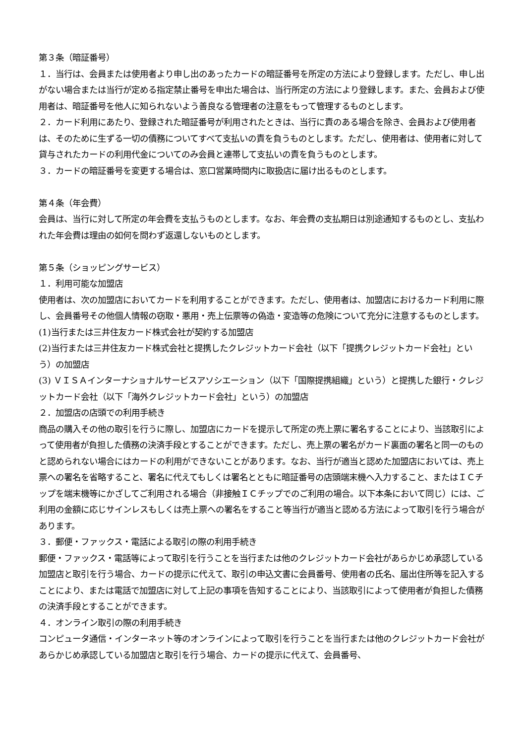第３条（暗証番号）
１．当行は、会員または使用者より申し出のあったカードの暗証番号を所定の方法により登録します。ただし、申し出がない場合または当行が定める指定禁止番号を申出た場合は、当行所定の方法により登録します。また、会員および使用者は、暗証番号を他人に知られないよう善良なる管理者の注意をもって管理するものとします。
２．カード利用にあたり、登録された暗証番号が利用されたときは、当行に責のある場合を除き、会員および使用者は、そのために生ずる一切の債務についてすべて支払いの責を負うものとします。ただし、使用者は、使用者に対して貸与されたカードの利用代金についてのみ会員と連帯して支払いの責を負うものとします。
３．カードの暗証番号を変更する場合は、窓口営業時間内に取扱店に届け出るものとします。
第４条（年会費）
会員は、当行に対して所定の年会費を支払うものとします。なお、年会費の支払期日は別途通知するものとし、支払われた年会費は理由の如何を問わず返還しないものとします。
第５条（ショッピングサービス）
１．利用可能な加盟店
使用者は、次の加盟店においてカードを利用することができます。ただし、使用者は、加盟店におけるカード利用に際し、会員番号その他個人情報の窃取・悪用・売上伝票等の偽造・変造等の危険について充分に注意するものとします。
(1)当行または三井住友カード株式会社が契約する加盟店
(2)当行または三井住友カード株式会社と提携したクレジットカード会社（以下「提携クレジットカード会社」という）の加盟店
(3) ＶＩＳＡインターナショナルサービスアソシエーション（以下「国際提携組織」という）と提携した銀行・クレジットカード会社（以下「海外クレジットカード会社」という）の加盟店
２．加盟店の店頭での利用手続き
商品の購入その他の取引を行うに際し、加盟店にカードを提示して所定の売上票に署名することにより、当該取引によって使用者が負担した債務の決済手段とすることができます。ただし、売上票の署名がカード裏面の署名と同一のものと認められない場合にはカードの利用ができないことがあります。なお、当行が適当と認めた加盟店においては、売上票への署名を省略すること、署名に代えてもしくは署名とともに暗証番号の店頭端末機へ入力すること、またはＩＣチップを端末機等にかざしてご利用される場合（非接触ＩＣチップでのご利用の場合。以下本条において同じ）には、ご利用の金額に応じサインレスもしくは売上票への署名をすること等当行が適当と認める方法によって取引を行う場合があります。
３．郵便・ファックス・電話による取引の際の利用手続き
郵便・ファックス・電話等によって取引を行うことを当行または他のクレジットカード会社があらかじめ承認している加盟店と取引を行う場合、カードの提示に代えて、取引の申込文書に会員番号、使用者の氏名、届出住所等を記入することにより、または電話で加盟店に対して上記の事項を告知することにより、当該取引によって使用者が負担した債務の決済手段とすることができます。
４．オンライン取引の際の利用手続き
コンピュータ通信・インターネット等のオンラインによって取引を行うことを当行または他のクレジットカード会社があらかじめ承認している加盟店と取引を行う場合、カードの提示に代えて、会員番号、